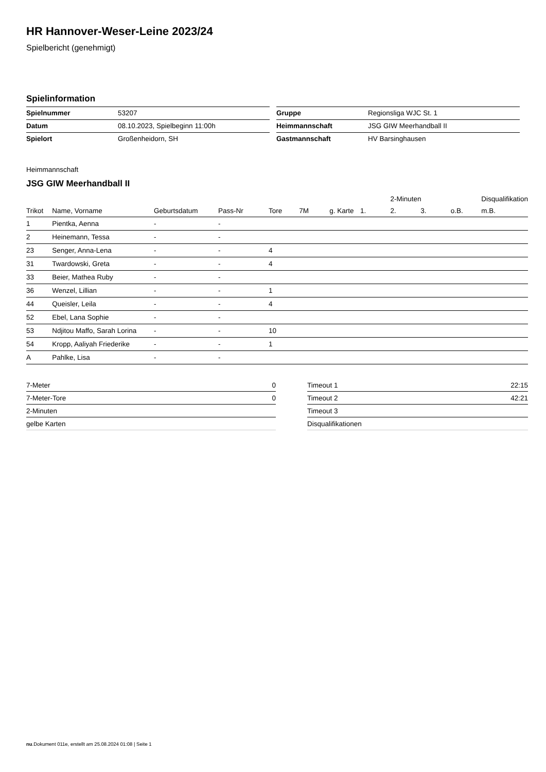HR Hannover-Weser-Leine 2023/24
Spielbericht (genehmigt)
Spielinformation
| Spielnummer | 53207 |
| Datum | 08.10.2023, Spielbeginn 11:00h |
| Spielort | Großenheidorn, SH |
| Gruppe | Regionsliga WJC St. 1 |
| Heimmannschaft | JSG GIW Meerhandball II |
| Gastmannschaft | HV Barsinghausen |
Heimmannschaft
JSG GIW Meerhandball II
| | | | | | | | | 2-Minuten | | | Disqualifikation |
| --- | --- | --- | --- | --- | --- | --- | --- | --- | --- | --- | --- |
| Trikot | Name, Vorname | Geburtsdatum | Pass-Nr | Tore | 7M | g. Karte | 1. | 2. | 3. | o.B. | m.B. |
| 1 | Pientka, Aenna | - | - | | | | | | | | |
| 2 | Heinemann, Tessa | - | - | | | | | | | | |
| 23 | Senger, Anna-Lena | - | - | 4 | | | | | | | |
| 31 | Twardowski, Greta | - | - | 4 | | | | | | | |
| 33 | Beier, Mathea Ruby | - | - | | | | | | | | |
| 36 | Wenzel, Lillian | - | - | 1 | | | | | | | |
| 44 | Queisler, Leila | - | - | 4 | | | | | | | |
| 52 | Ebel, Lana Sophie | - | - | | | | | | | | |
| 53 | Ndjitou Maffo, Sarah Lorina | - | - | 10 | | | | | | | |
| 54 | Kropp, Aaliyah Friederike | - | - | 1 | | | | | | | |
| A | Pahlke, Lisa | - | - | | | | | | | | |
| 7-Meter | 0 |
| 7-Meter-Tore | 0 |
| 2-Minuten | |
| gelbe Karten | |
| Timeout 1 | 22:15 |
| Timeout 2 | 42:21 |
| Timeout 3 | |
| Disqualifikationen | |
nu.Dokument 011e, erstellt am 25.08.2024 01:08 | Seite 1